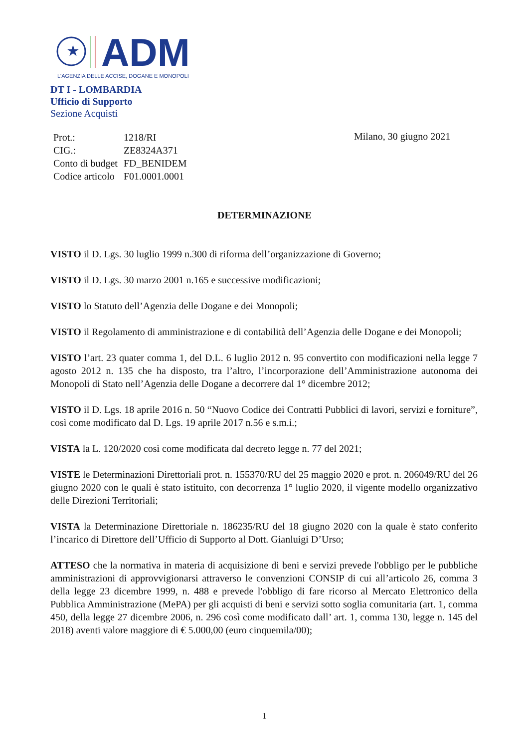★
ADM
L'AGENZIA DELLE ACCISE, DOGANE E MONOPOLI
DT I - LOMBARDIA
Ufficio di Supporto
Sezione Acquisti
| Prot.: | 1218/RI |
| CIG.: | ZE8324A371 |
| Conto di budget | FD_BENIDEM |
| Codice articolo | F01.0001.0001 |
Milano, 30 giugno 2021
DETERMINAZIONE
VISTO il D. Lgs. 30 luglio 1999 n.300 di riforma dell’organizzazione di Governo;
VISTO il D. Lgs. 30 marzo 2001 n.165 e successive modificazioni;
VISTO lo Statuto dell’Agenzia delle Dogane e dei Monopoli;
VISTO il Regolamento di amministrazione e di contabilità dell’Agenzia delle Dogane e dei Monopoli;
VISTO l’art. 23 quater comma 1, del D.L. 6 luglio 2012 n. 95 convertito con modificazioni nella legge 7 agosto 2012 n. 135 che ha disposto, tra l’altro, l’incorporazione dell’Amministrazione autonoma dei Monopoli di Stato nell’Agenzia delle Dogane a decorrere dal 1° dicembre 2012;
VISTO il D. Lgs. 18 aprile 2016 n. 50 “Nuovo Codice dei Contratti Pubblici di lavori, servizi e forniture”, così come modificato dal D. Lgs. 19 aprile 2017 n.56 e s.m.i.;
VISTA la L. 120/2020 così come modificata dal decreto legge n. 77 del 2021;
VISTE le Determinazioni Direttoriali prot. n. 155370/RU del 25 maggio 2020 e prot. n. 206049/RU del 26 giugno 2020 con le quali è stato istituito, con decorrenza 1° luglio 2020, il vigente modello organizzativo delle Direzioni Territoriali;
VISTA la Determinazione Direttoriale n. 186235/RU del 18 giugno 2020 con la quale è stato conferito l’incarico di Direttore dell’Ufficio di Supporto al Dott. Gianluigi D’Urso;
ATTESO che la normativa in materia di acquisizione di beni e servizi prevede l'obbligo per le pubbliche amministrazioni di approvvigionarsi attraverso le convenzioni CONSIP di cui all’articolo 26, comma 3 della legge 23 dicembre 1999, n. 488 e prevede l'obbligo di fare ricorso al Mercato Elettronico della Pubblica Amministrazione (MePA) per gli acquisti di beni e servizi sotto soglia comunitaria (art. 1, comma 450, della legge 27 dicembre 2006, n. 296 così come modificato dall’ art. 1, comma 130, legge n. 145 del 2018) aventi valore maggiore di € 5.000,00 (euro cinquemila/00);
1